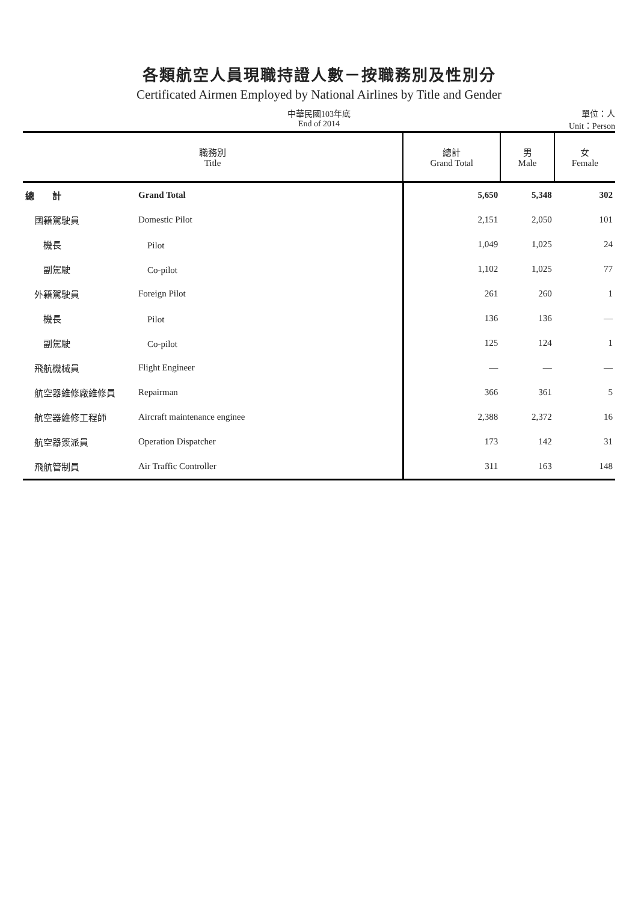各類航空人員現職持證人數－按職務別及性別分
Certificated Airmen Employed by National Airlines by Title and Gender
中華民國103年底
End of 2014
單位：人
Unit：Person
| 職務別 Title | | 總計 Grand Total | 男 Male | 女 Female |
| --- | --- | --- | --- | --- |
| 總 計 | Grand Total | 5,650 | 5,348 | 302 |
| 國籍駕駛員 | Domestic Pilot | 2,151 | 2,050 | 101 |
| 機長 | Pilot | 1,049 | 1,025 | 24 |
| 副駕駛 | Co-pilot | 1,102 | 1,025 | 77 |
| 外籍駕駛員 | Foreign Pilot | 261 | 260 | 1 |
| 機長 | Pilot | 136 | 136 | — |
| 副駕駛 | Co-pilot | 125 | 124 | 1 |
| 飛航機械員 | Flight Engineer | — | — | — |
| 航空器維修廠維修員 | Repairman | 366 | 361 | 5 |
| 航空器維修工程師 | Aircraft maintenance enginee | 2,388 | 2,372 | 16 |
| 航空器簽派員 | Operation Dispatcher | 173 | 142 | 31 |
| 飛航管制員 | Air Traffic Controller | 311 | 163 | 148 |